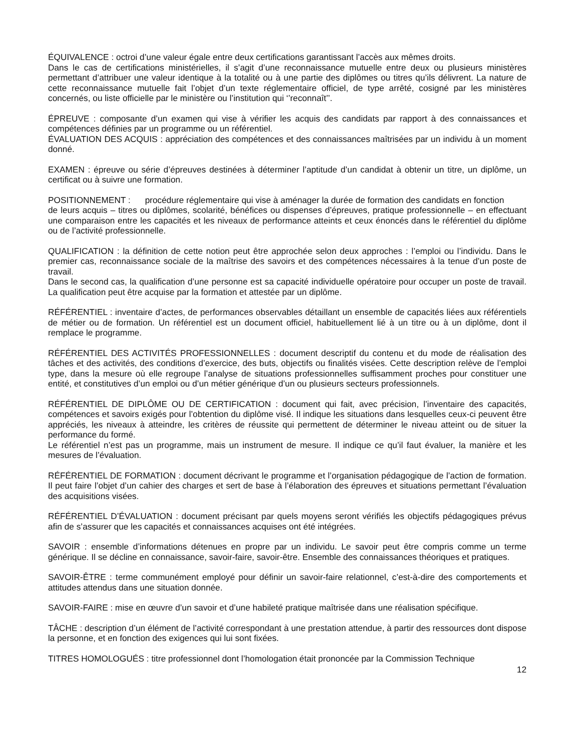ÉQUIVALENCE : octroi d’une valeur égale entre deux certifications garantissant l’accès aux mêmes droits.
Dans le cas de certifications ministérielles, il s’agit d’une reconnaissance mutuelle entre deux ou plusieurs ministères permettant d’attribuer une valeur identique à la totalité ou à une partie des diplômes ou titres qu’ils délivrent. La nature de cette reconnaissance mutuelle fait l’objet d’un texte réglementaire officiel, de type arrêté, cosigné par les ministères concernés, ou liste officielle par le ministère ou l’institution qui ‘’reconnaît’’.
ÉPREUVE : composante d’un examen qui vise à vérifier les acquis des candidats par rapport à des connaissances et compétences définies par un programme ou un référentiel.
ÉVALUATION DES ACQUIS : appréciation des compétences et des connaissances maîtrisées par un individu à un moment donné.
EXAMEN : épreuve ou série d’épreuves destinées à déterminer l’aptitude d’un candidat à obtenir un titre, un diplôme, un certificat ou à suivre une formation.
POSITIONNEMENT : procédure réglementaire qui vise à aménager la durée de formation des candidats en fonction
de leurs acquis – titres ou diplômes, scolarité, bénéfices ou dispenses d’épreuves, pratique professionnelle – en effectuant une comparaison entre les capacités et les niveaux de performance atteints et ceux énoncés dans le référentiel du diplôme ou de l’activité professionnelle.
QUALIFICATION : la définition de cette notion peut être approchée selon deux approches : l’emploi ou l’individu. Dans le premier cas, reconnaissance sociale de la maîtrise des savoirs et des compétences nécessaires à la tenue d’un poste de travail.
Dans le second cas, la qualification d’une personne est sa capacité individuelle opératoire pour occuper un poste de travail. La qualification peut être acquise par la formation et attestée par un diplôme.
RÉFÉRENTIEL : inventaire d’actes, de performances observables détaillant un ensemble de capacités liées aux référentiels de métier ou de formation. Un référentiel est un document officiel, habituellement lié à un titre ou à un diplôme, dont il remplace le programme.
RÉFÉRENTIEL DES ACTIVITÉS PROFESSIONNELLES : document descriptif du contenu et du mode de réalisation des tâches et des activités, des conditions d’exercice, des buts, objectifs ou finalités visées. Cette description relève de l’emploi type, dans la mesure où elle regroupe l’analyse de situations professionnelles suffisamment proches pour constituer une entité, et constitutives d’un emploi ou d’un métier générique d’un ou plusieurs secteurs professionnels.
RÉFÉRENTIEL DE DIPLÔME OU DE CERTIFICATION : document qui fait, avec précision, l’inventaire des capacités, compétences et savoirs exigés pour l’obtention du diplôme visé. Il indique les situations dans lesquelles ceux-ci peuvent être appréciés, les niveaux à atteindre, les critères de réussite qui permettent de déterminer le niveau atteint ou de situer la performance du formé.
Le référentiel n’est pas un programme, mais un instrument de mesure. Il indique ce qu’il faut évaluer, la manière et les mesures de l’évaluation.
RÉFÉRENTIEL DE FORMATION : document décrivant le programme et l’organisation pédagogique de l’action de formation. Il peut faire l’objet d’un cahier des charges et sert de base à l’élaboration des épreuves et situations permettant l’évaluation des acquisitions visées.
RÉFÉRENTIEL D’ÉVALUATION : document précisant par quels moyens seront vérifiés les objectifs pédagogiques prévus afin de s’assurer que les capacités et connaissances acquises ont été intégrées.
SAVOIR : ensemble d’informations détenues en propre par un individu. Le savoir peut être compris comme un terme générique. Il se décline en connaissance, savoir-faire, savoir-être. Ensemble des connaissances théoriques et pratiques.
SAVOIR-ÊTRE : terme communément employé pour définir un savoir-faire relationnel, c’est-à-dire des comportements et attitudes attendus dans une situation donnée.
SAVOIR-FAIRE : mise en œuvre d’un savoir et d’une habileté pratique maîtrisée dans une réalisation spécifique.
TÂCHE : description d’un élément de l’activité correspondant à une prestation attendue, à partir des ressources dont dispose la personne, et en fonction des exigences qui lui sont fixées.
TITRES HOMOLOGUÉS : titre professionnel dont l’homologation était prononcée par la Commission Technique
12